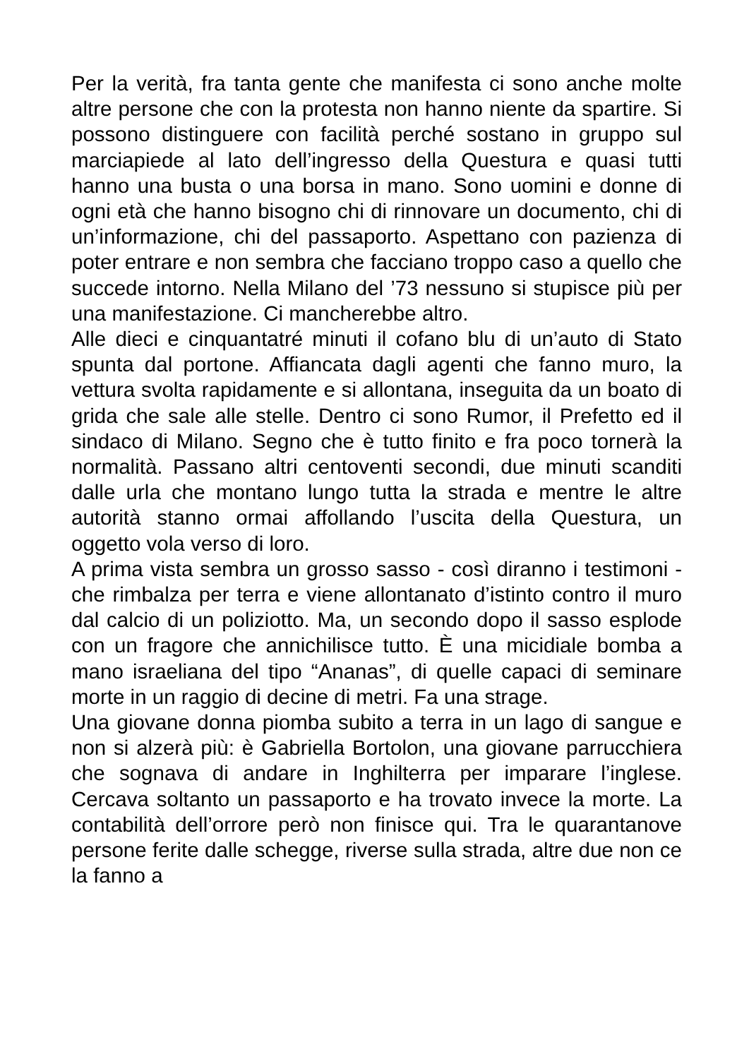Per la verità, fra tanta gente che manifesta ci sono anche molte altre persone che con la protesta non hanno niente da spartire. Si possono distinguere con facilità perché sostano in gruppo sul marciapiede al lato dell’ingresso della Questura e quasi tutti hanno una busta o una borsa in mano. Sono uomini e donne di ogni età che hanno bisogno chi di rinnovare un documento, chi di un’informazione, chi del passaporto. Aspettano con pazienza di poter entrare e non sembra che facciano troppo caso a quello che succede intorno. Nella Milano del ’73 nessuno si stupisce più per una manifestazione. Ci mancherebbe altro.
Alle dieci e cinquantatré minuti il cofano blu di un’auto di Stato spunta dal portone. Affiancata dagli agenti che fanno muro, la vettura svolta rapidamente e si allontana, inseguita da un boato di grida che sale alle stelle. Dentro ci sono Rumor, il Prefetto ed il sindaco di Milano. Segno che è tutto finito e fra poco tornerà la normalità. Passano altri centoventi secondi, due minuti scanditi dalle urla che montano lungo tutta la strada e mentre le altre autorità stanno ormai affollando l’uscita della Questura, un oggetto vola verso di loro.
A prima vista sembra un grosso sasso - così diranno i testimoni - che rimbalza per terra e viene allontanato d’istinto contro il muro dal calcio di un poliziotto. Ma, un secondo dopo il sasso esplode con un fragore che annichilisce tutto. È una micidiale bomba a mano israeliana del tipo “Ananas”, di quelle capaci di seminare morte in un raggio di decine di metri. Fa una strage.
Una giovane donna piomba subito a terra in un lago di sangue e non si alzerà più: è Gabriella Bortolon, una giovane parrucchiera che sognava di andare in Inghilterra per imparare l’inglese. Cercava soltanto un passaporto e ha trovato invece la morte. La contabilità dell’orrore però non finisce qui. Tra le quarantanove persone ferite dalle schegge, riverse sulla strada, altre due non ce la fanno a